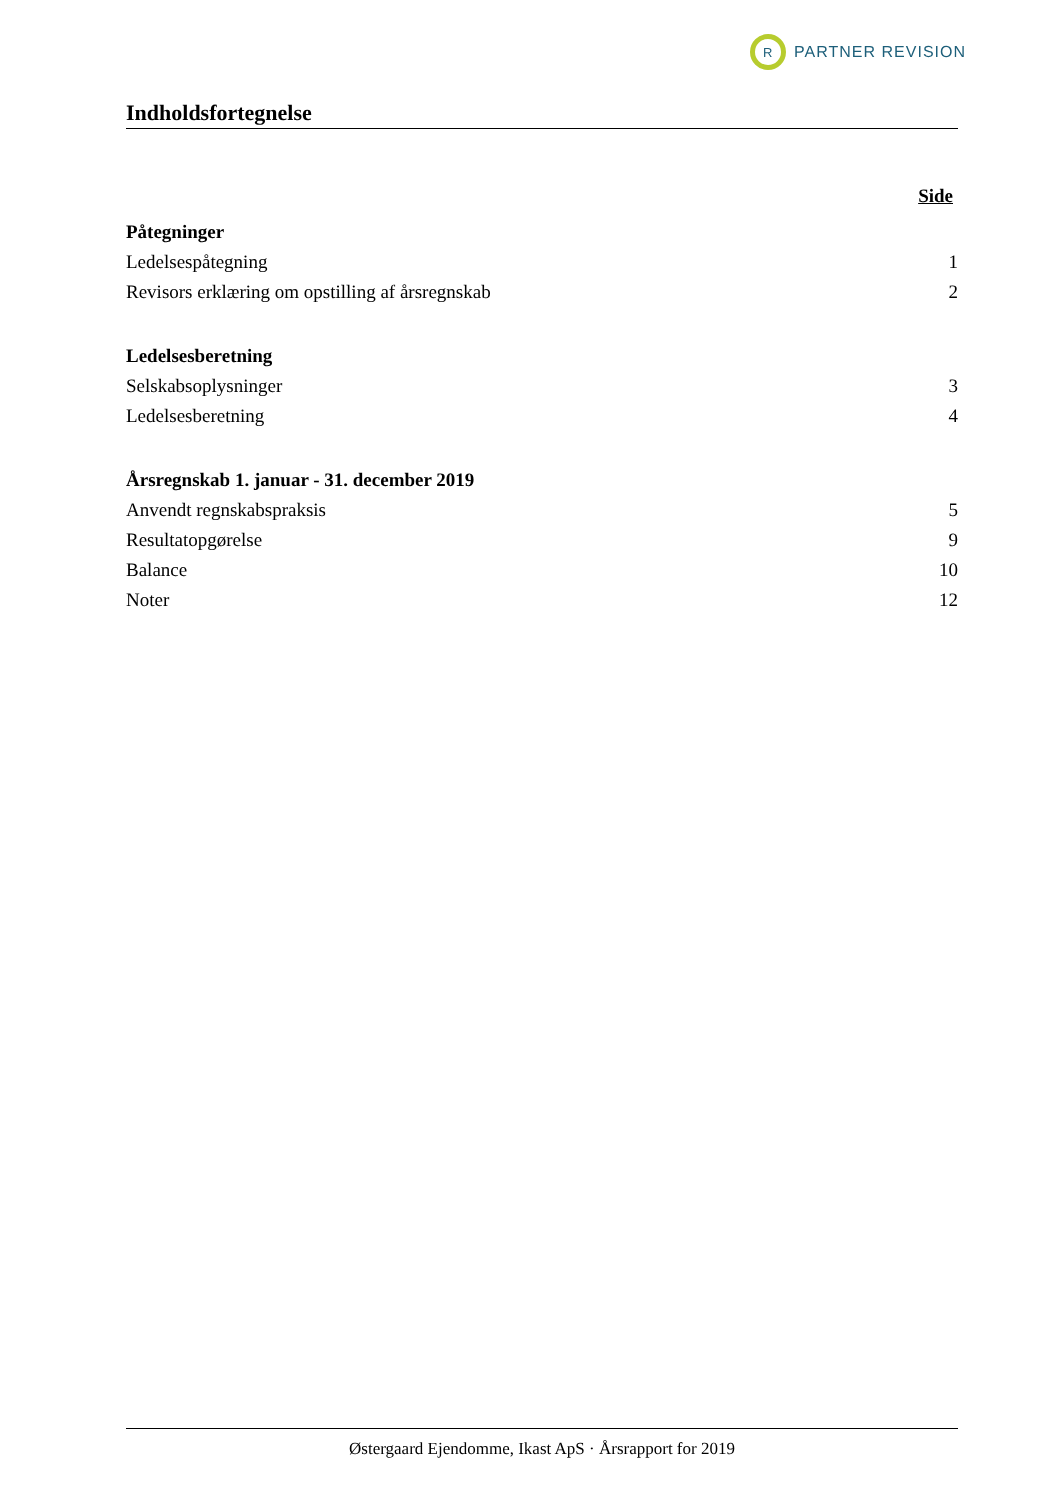R
PARTNER REVISION
Indholdsfortegnelse
Side
Påtegninger
Ledelsespåtegning 1
Revisors erklæring om opstilling af årsregnskab 2
Ledelsesberetning
Selskabsoplysninger 3
Ledelsesberetning 4
Årsregnskab 1. januar - 31. december 2019
Anvendt regnskabspraksis 5
Resultatopgørelse 9
Balance 10
Noter 12
Østergaard Ejendomme, Ikast ApS · Årsrapport for 2019